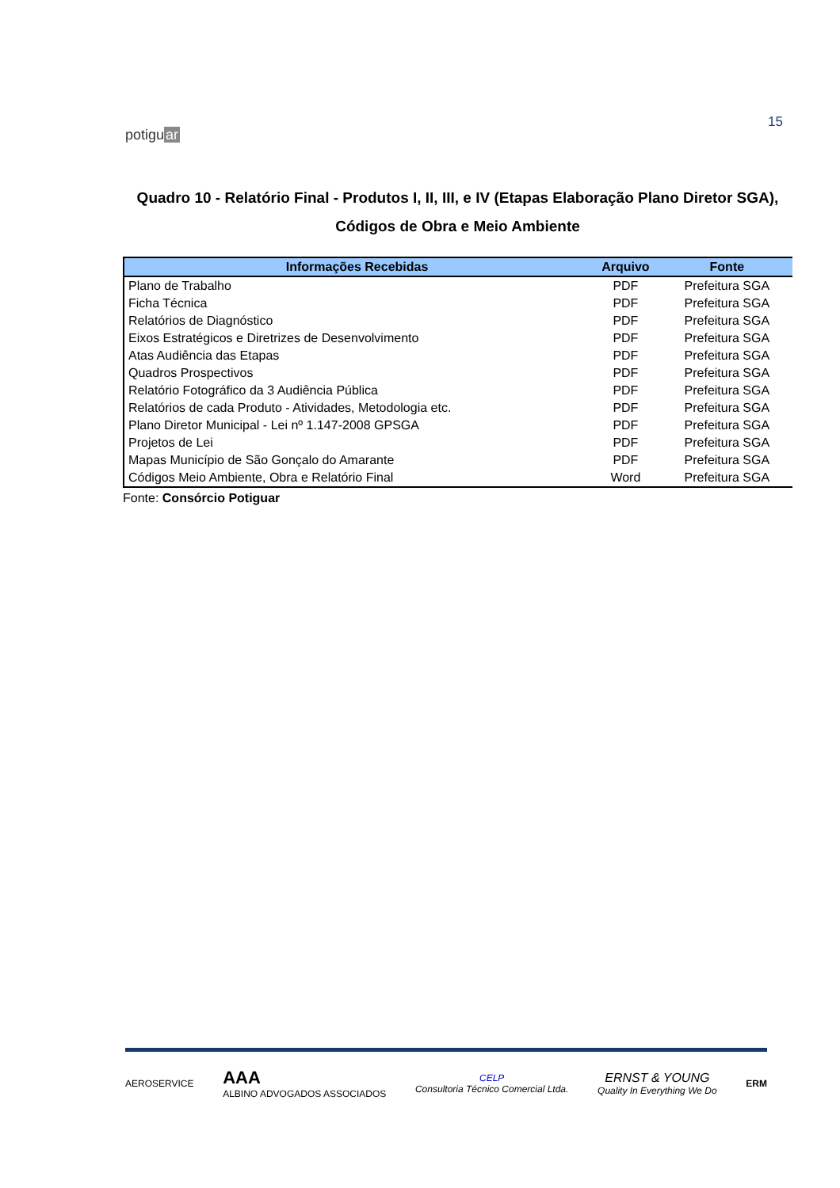potiguar
15
Quadro 10 - Relatório Final - Produtos I, II, III, e IV (Etapas Elaboração Plano Diretor SGA), Códigos de Obra e Meio Ambiente
| Informações Recebidas | Arquivo | Fonte |
| --- | --- | --- |
| Plano de Trabalho | PDF | Prefeitura SGA |
| Ficha Técnica | PDF | Prefeitura SGA |
| Relatórios de Diagnóstico | PDF | Prefeitura SGA |
| Eixos Estratégicos e Diretrizes de Desenvolvimento | PDF | Prefeitura SGA |
| Atas Audiência das Etapas | PDF | Prefeitura SGA |
| Quadros Prospectivos | PDF | Prefeitura SGA |
| Relatório Fotográfico da 3 Audiência Pública | PDF | Prefeitura SGA |
| Relatórios de cada Produto - Atividades, Metodologia etc. | PDF | Prefeitura SGA |
| Plano Diretor Municipal - Lei nº 1.147-2008 GPSGA | PDF | Prefeitura SGA |
| Projetos de Lei | PDF | Prefeitura SGA |
| Mapas Município de São Gonçalo do Amarante | PDF | Prefeitura SGA |
| Códigos Meio Ambiente, Obra e Relatório Final | Word | Prefeitura SGA |
Fonte: Consórcio Potiguar
AEROSERVICE
AAA
ALBINO ADVOGADOS ASSOCIADOS
CELP
Consultoria Técnico Comercial Ltda.
ERNST & YOUNG
Quality In Everything We Do
ERM